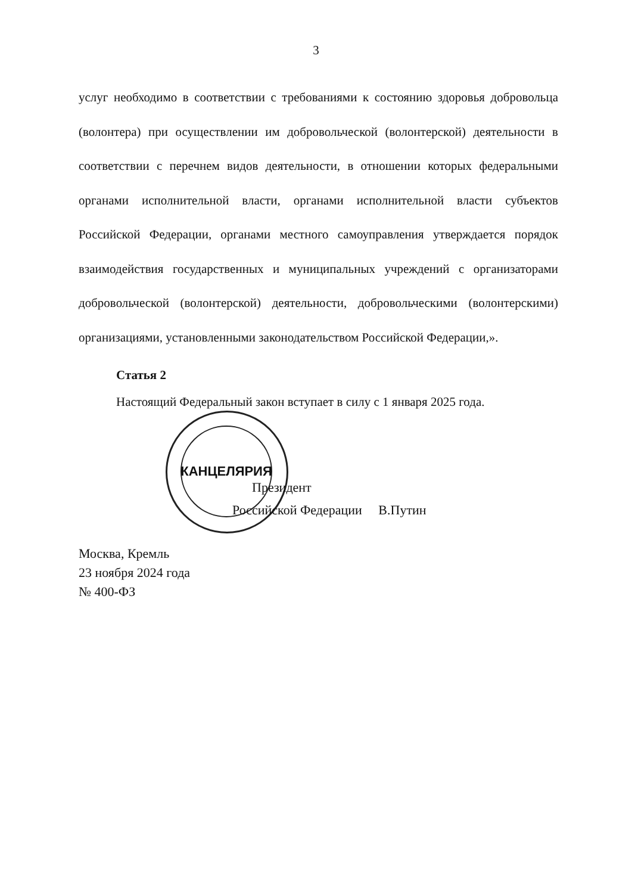3
услуг необходимо в соответствии с требованиями к состоянию здоровья добровольца (волонтера) при осуществлении им добровольческой (волонтерской) деятельности в соответствии с перечнем видов деятельности, в отношении которых федеральными органами исполнительной власти, органами исполнительной власти субъектов Российской Федерации, органами местного самоуправления утверждается порядок взаимодействия государственных и муниципальных учреждений с организаторами добровольческой (волонтерской) деятельности, добровольческими (волонтерскими) организациями, установленными законодательством Российской Федерации,».
Статья 2
Настоящий Федеральный закон вступает в силу с 1 января 2025 года.
КАНЦЕЛЯРИЯ
Президент
Российской Федерации В.Путин
Москва, Кремль
23 ноября 2024 года
№ 400-ФЗ